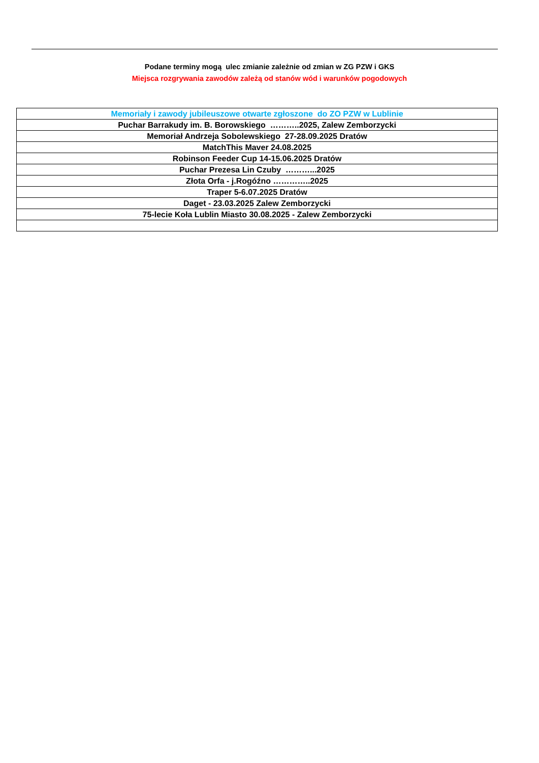Podane terminy mogą ulec zmianie zależnie od zmian w ZG PZW i GKS
Miejsca rozgrywania zawodów zależą od stanów wód i warunków pogodowych
| Memoriały i zawody jubileuszowe otwarte zgłoszone do ZO PZW w Lublinie |
| Puchar Barrakudy im. B. Borowskiego ………..2025, Zalew Zemborzycki |
| Memoriał Andrzeja Sobolewskiego 27-28.09.2025 Dratów |
| MatchThis Maver 24.08.2025 |
| Robinson Feeder Cup 14-15.06.2025 Dratów |
| Puchar Prezesa Lin Czuby ………...2025 |
| Złota Orfa - j.Rogóźno …………..2025 |
| Traper 5-6.07.2025 Dratów |
| Daget - 23.03.2025 Zalew Zemborzycki |
| 75-lecie Koła Lublin Miasto 30.08.2025 - Zalew Zemborzycki |